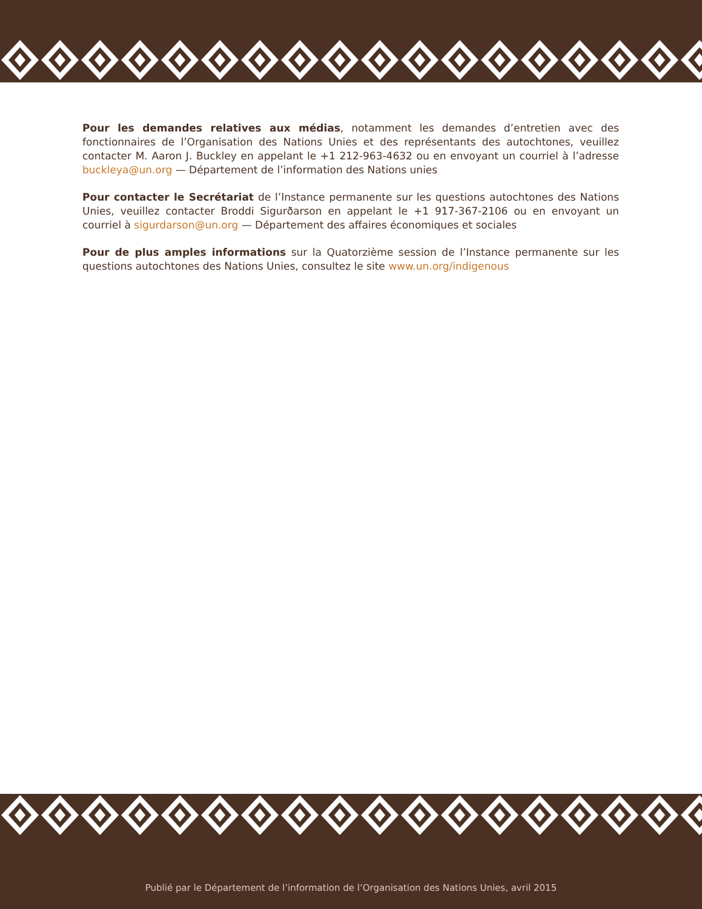Pour les demandes relatives aux médias, notamment les demandes d’entretien avec des fonctionnaires de l’Organisation des Nations Unies et des représentants des autochtones, veuillez contacter M. Aaron J. Buckley en appelant le +1 212-963-4632 ou en envoyant un courriel à l’adresse buckleya@un.org — Département de l’information des Nations unies
Pour contacter le Secrétariat de l’Instance permanente sur les questions autochtones des Nations Unies, veuillez contacter Broddi Sigurðarson en appelant le +1 917-367-2106 ou en envoyant un courriel à sigurdarson@un.org — Département des affaires économiques et sociales
Pour de plus amples informations sur la Quatorzième session de l’Instance permanente sur les questions autochtones des Nations Unies, consultez le site www.un.org/indigenous
Publié par le Département de l’information de l’Organisation des Nations Unies, avril 2015